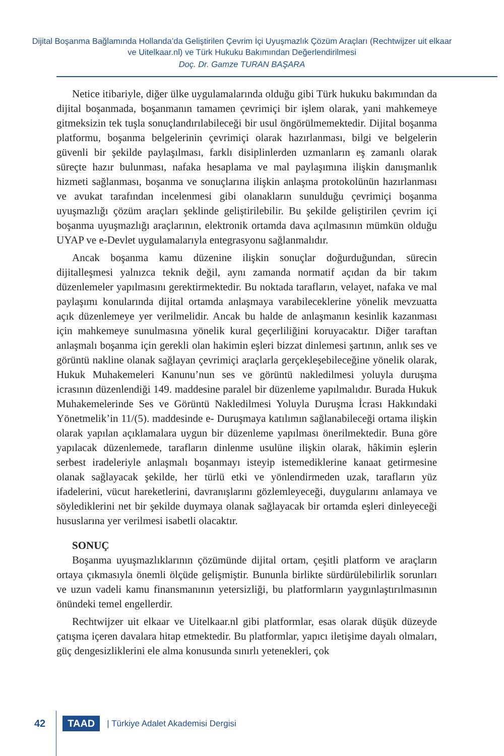Dijital Boşanma Bağlamında Hollanda’da Geliştirilen Çevrim İçi Uyuşmazlık Çözüm Araçları (Rechtwijzer uit elkaar ve Uitelkaar.nl) ve Türk Hukuku Bakımından Değerlendirilmesi
Doç. Dr. Gamze TURAN BAŞARA
Netice itibariyle, diğer ülke uygulamalarında olduğu gibi Türk hukuku bakımından da dijital boşanmada, boşanmanın tamamen çevrimiçi bir işlem olarak, yani mahkemeye gitmeksizin tek tuşla sonuçlandırılabileceği bir usul öngörülmemektedir. Dijital boşanma platformu, boşanma belgelerinin çevrimiçi olarak hazırlanması, bilgi ve belgelerin güvenli bir şekilde paylaşılması, farklı disiplinlerden uzmanların eş zamanlı olarak süreçte hazır bulunması, nafaka hesaplama ve mal paylaşımına ilişkin danışmanlık hizmeti sağlanması, boşanma ve sonuçlarına ilişkin anlaşma protokolünün hazırlanması ve avukat tarafından incelenmesi gibi olanakların sunulduğu çevrimiçi boşanma uyuşmazlığı çözüm araçları şeklinde geliştirilebilir. Bu şekilde geliştirilen çevrim içi boşanma uyuşmazlığı araçlarının, elektronik ortamda dava açılmasının mümkün olduğu UYAP ve e-Devlet uygulamalarıyla entegrasyonu sağlanmalıdır.
Ancak boşanma kamu düzenine ilişkin sonuçlar doğurduğundan, sürecin dijitalleşmesi yalnızca teknik değil, aynı zamanda normatif açıdan da bir takım düzenlemeler yapılmasını gerektirmektedir. Bu noktada tarafların, velayet, nafaka ve mal paylaşımı konularında dijital ortamda anlaşmaya varabileceklerine yönelik mevzuatta açık düzenlemeye yer verilmelidir. Ancak bu halde de anlaşmanın kesinlik kazanması için mahkemeye sunulmasına yönelik kural geçerliliğini koruyacaktır. Diğer taraftan anlaşmalı boşanma için gerekli olan hakimin eşleri bizzat dinlemesi şartının, anlık ses ve görüntü nakline olanak sağlayan çevrimiçi araçlarla gerçekleşebileceğine yönelik olarak, Hukuk Muhakemeleri Kanunu’nun ses ve görüntü nakledilmesi yoluyla duruşma icrasının düzenlendiği 149. maddesine paralel bir düzenleme yapılmalıdır. Burada Hukuk Muhakemelerinde Ses ve Görüntü Nakledilmesi Yoluyla Duruşma İcrası Hakkındaki Yönetmelik’in 11/(5). maddesinde e- Duruşmaya katılımın sağlanabileceği ortama ilişkin olarak yapılan açıklamalara uygun bir düzenleme yapılması önerilmektedir. Buna göre yapılacak düzenlemede, tarafların dinlenme usulüne ilişkin olarak, hâkimin eşlerin serbest iradeleriyle anlaşmalı boşanmayı isteyip istemediklerine kanaat getirmesine olanak sağlayacak şekilde, her türlü etki ve yönlendirmeden uzak, tarafların yüz ifadelerini, vücut hareketlerini, davranışlarını gözlemleyeceği, duygularını anlamaya ve söylediklerini net bir şekilde duymaya olanak sağlayacak bir ortamda eşleri dinleyeceği hususlarına yer verilmesi isabetli olacaktır.
SONUÇ
Boşanma uyuşmazlıklarının çözümünde dijital ortam, çeşitli platform ve araçların ortaya çıkmasıyla önemli ölçüde gelişmiştir. Bununla birlikte sürdürülebilirlik sorunları ve uzun vadeli kamu finansmanının yetersizliği, bu platformların yaygınlaştırılmasının önündeki temel engellerdir.
Rechtwijzer uit elkaar ve Uitelkaar.nl gibi platformlar, esas olarak düşük düzeyde çatışma içeren davalara hitap etmektedir. Bu platformlar, yapıcı iletişime dayalı olmaları, güç dengesizliklerini ele alma konusunda sınırlı yetenekleri, çok
42 TAAD | Türkiye Adalet Akademisi Dergisi